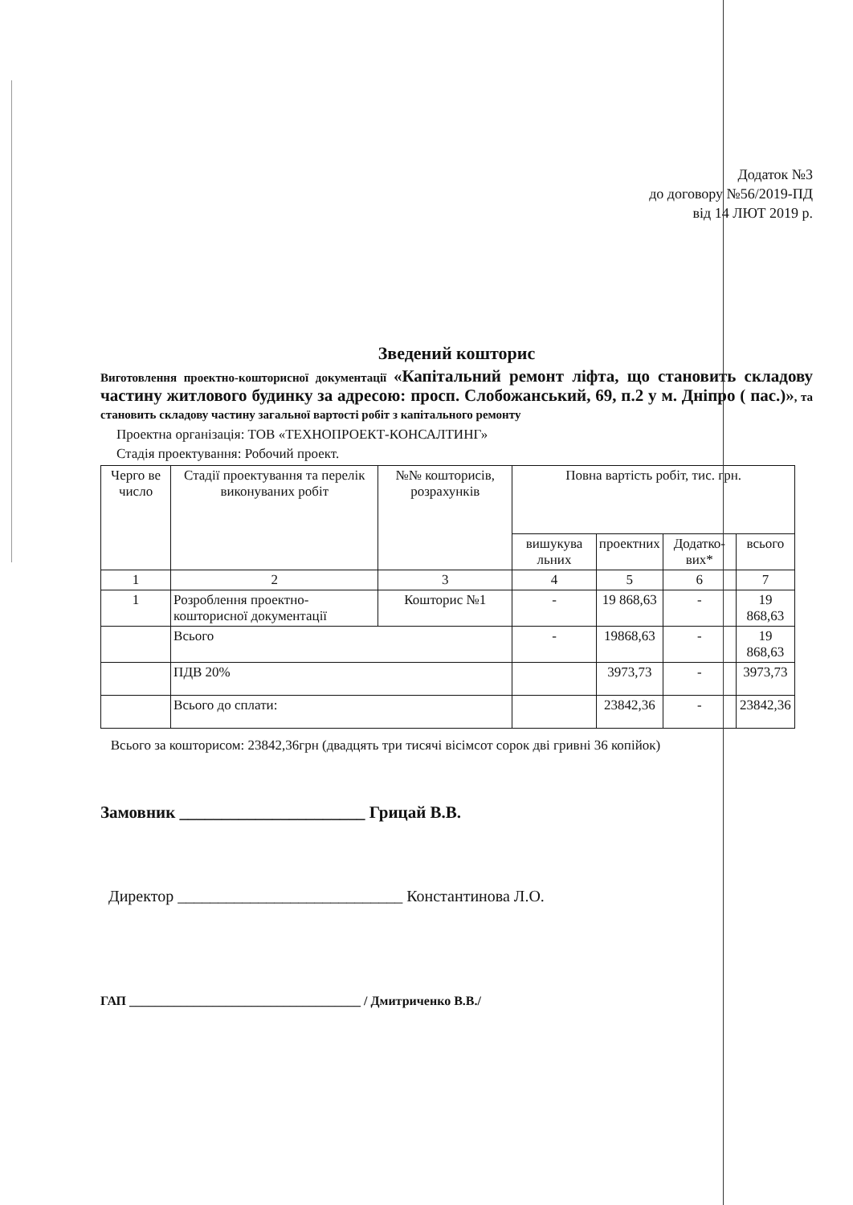Додаток №3
до договору №56/2019-ПД
від 14 ЛЮТ 2019 р.
Зведений кошторис
Виготовлення проектно-кошторисної документації «Капітальний ремонт ліфта, що становить складову частину житлового будинку за адресою: просп. Слобожанський, 69, п.2 у м. Дніпро ( пас.)», та становить складову частину загальної вартості робіт з капітального ремонту
Проектна організація: ТОВ «ТЕХНОПРОЕКТ-КОНСАЛТИНГ»
Стадія проектування: Робочий проект.
| Черго ве число | Стадії проектування та перелік виконуваних робіт | №№ кошторисів, розрахунків | Повна вартість робіт, тис. грн. | | | |
| --- | --- | --- | --- | --- | --- | --- |
| | | | вишукува льних | проектних | Додатко-вих* | всього |
| 1 | 2 | 3 | 4 | 5 | 6 | 7 |
| 1 | Розроблення проектно-кошторисної документації | Кошторис №1 | - | 19 868,63 | - | 19 868,63 |
| | Всього | | - | 19868,63 | - | 19 868,63 |
| | ПДВ 20% | | | 3973,73 | - | 3973,73 |
| | Всього до сплати: | | | 23842,36 | - | 23842,36 |
Всього за кошторисом: 23842,36грн (двадцять три тисячі вісімсот сорок дві гривні 36 копійок)
Замовник ______________________ Грицай В.В.
Директор ____________________________ Константинова Л.О.
ГАП ____________________________________ / Дмитриченко В.В./